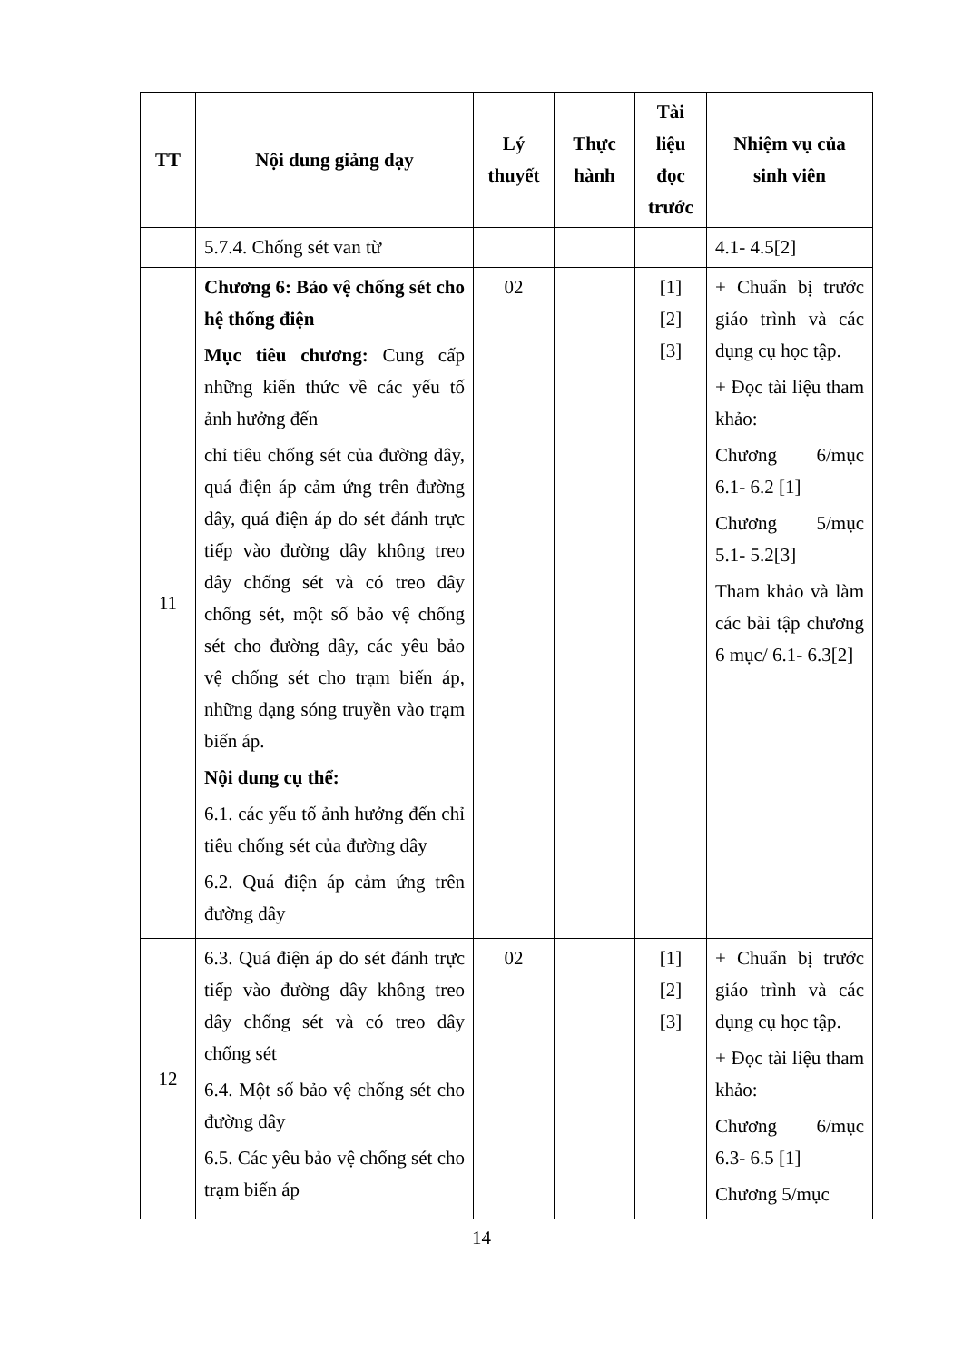| TT | Nội dung giảng dạy | Lý thuyết | Thực hành | Tài liệu đọc trước | Nhiệm vụ của sinh viên |
| --- | --- | --- | --- | --- | --- |
| | 5.7.4. Chống sét van từ | | | | 4.1- 4.5[2] |
| 11 | Chương 6: Bảo vệ chống sét cho hệ thống điện Mục tiêu chương: Cung cấp những kiến thức về các yếu tố ảnh hưởng đến chỉ tiêu chống sét của đường dây, quá điện áp cảm ứng trên đường dây, quá điện áp do sét đánh trực tiếp vào đường dây không treo dây chống sét và có treo dây chống sét, một số bảo vệ chống sét cho đường dây, các yêu bảo vệ chống sét cho trạm biến áp, những dạng sóng truyền vào trạm biến áp. Nội dung cụ thể: 6.1. các yếu tố ảnh hưởng đến chỉ tiêu chống sét của đường dây 6.2. Quá điện áp cảm ứng trên đường dây | 02 | | [1] [2] [3] | + Chuẩn bị trước giáo trình và các dụng cụ học tập. + Đọc tài liệu tham khảo: Chương 6/mục 6.1- 6.2 [1] Chương 5/mục 5.1- 5.2[3] Tham khảo và làm các bài tập chương 6 mục/ 6.1- 6.3[2] |
| 12 | 6.3. Quá điện áp do sét đánh trực tiếp vào đường dây không treo dây chống sét và có treo dây chống sét 6.4. Một số bảo vệ chống sét cho đường dây 6.5. Các yêu bảo vệ chống sét cho trạm biến áp | 02 | | [1] [2] [3] | + Chuẩn bị trước giáo trình và các dụng cụ học tập. + Đọc tài liệu tham khảo: Chương 6/mục 6.3- 6.5 [1] Chương 5/mục |
14